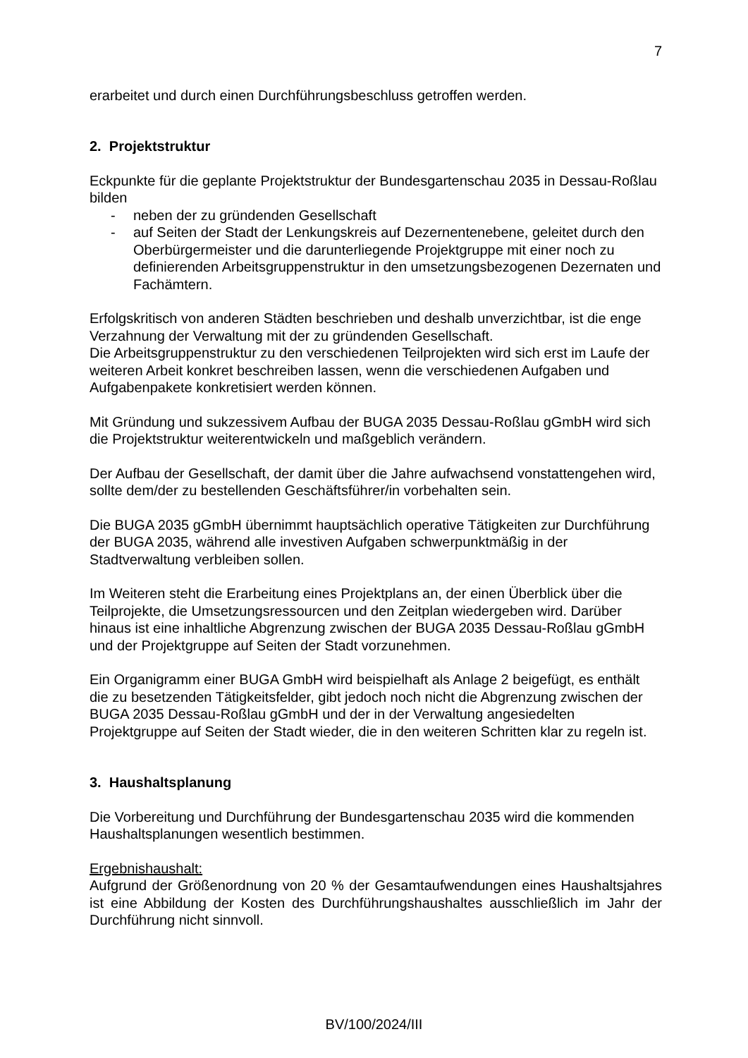7
erarbeitet und durch einen Durchführungsbeschluss getroffen werden.
2. Projektstruktur
Eckpunkte für die geplante Projektstruktur der Bundesgartenschau 2035 in Dessau-Roßlau bilden
- neben der zu gründenden Gesellschaft
- auf Seiten der Stadt der Lenkungskreis auf Dezernentenebene, geleitet durch den Oberbürgermeister und die darunterliegende Projektgruppe mit einer noch zu definierenden Arbeitsgruppenstruktur in den umsetzungsbezogenen Dezernaten und Fachämtern.
Erfolgskritisch von anderen Städten beschrieben und deshalb unverzichtbar, ist die enge Verzahnung der Verwaltung mit der zu gründenden Gesellschaft.
Die Arbeitsgruppenstruktur zu den verschiedenen Teilprojekten wird sich erst im Laufe der weiteren Arbeit konkret beschreiben lassen, wenn die verschiedenen Aufgaben und Aufgabenpakete konkretisiert werden können.
Mit Gründung und sukzessivem Aufbau der BUGA 2035 Dessau-Roßlau gGmbH wird sich die Projektstruktur weiterentwickeln und maßgeblich verändern.
Der Aufbau der Gesellschaft, der damit über die Jahre aufwachsend vonstattengehen wird, sollte dem/der zu bestellenden Geschäftsführer/in vorbehalten sein.
Die BUGA 2035 gGmbH übernimmt hauptsächlich operative Tätigkeiten zur Durchführung der BUGA 2035, während alle investiven Aufgaben schwerpunktmäßig in der Stadtverwaltung verbleiben sollen.
Im Weiteren steht die Erarbeitung eines Projektplans an, der einen Überblick über die Teilprojekte, die Umsetzungsressourcen und den Zeitplan wiedergeben wird. Darüber hinaus ist eine inhaltliche Abgrenzung zwischen der BUGA 2035 Dessau-Roßlau gGmbH und der Projektgruppe auf Seiten der Stadt vorzunehmen.
Ein Organigramm einer BUGA GmbH wird beispielhaft als Anlage 2 beigefügt, es enthält die zu besetzenden Tätigkeitsfelder, gibt jedoch noch nicht die Abgrenzung zwischen der BUGA 2035 Dessau-Roßlau gGmbH und der in der Verwaltung angesiedelten Projektgruppe auf Seiten der Stadt wieder, die in den weiteren Schritten klar zu regeln ist.
3. Haushaltsplanung
Die Vorbereitung und Durchführung der Bundesgartenschau 2035 wird die kommenden Haushaltsplanungen wesentlich bestimmen.
Ergebnishaushalt:
Aufgrund der Größenordnung von 20 % der Gesamtaufwendungen eines Haushaltsjahres ist eine Abbildung der Kosten des Durchführungshaushaltes ausschließlich im Jahr der Durchführung nicht sinnvoll.
BV/100/2024/III